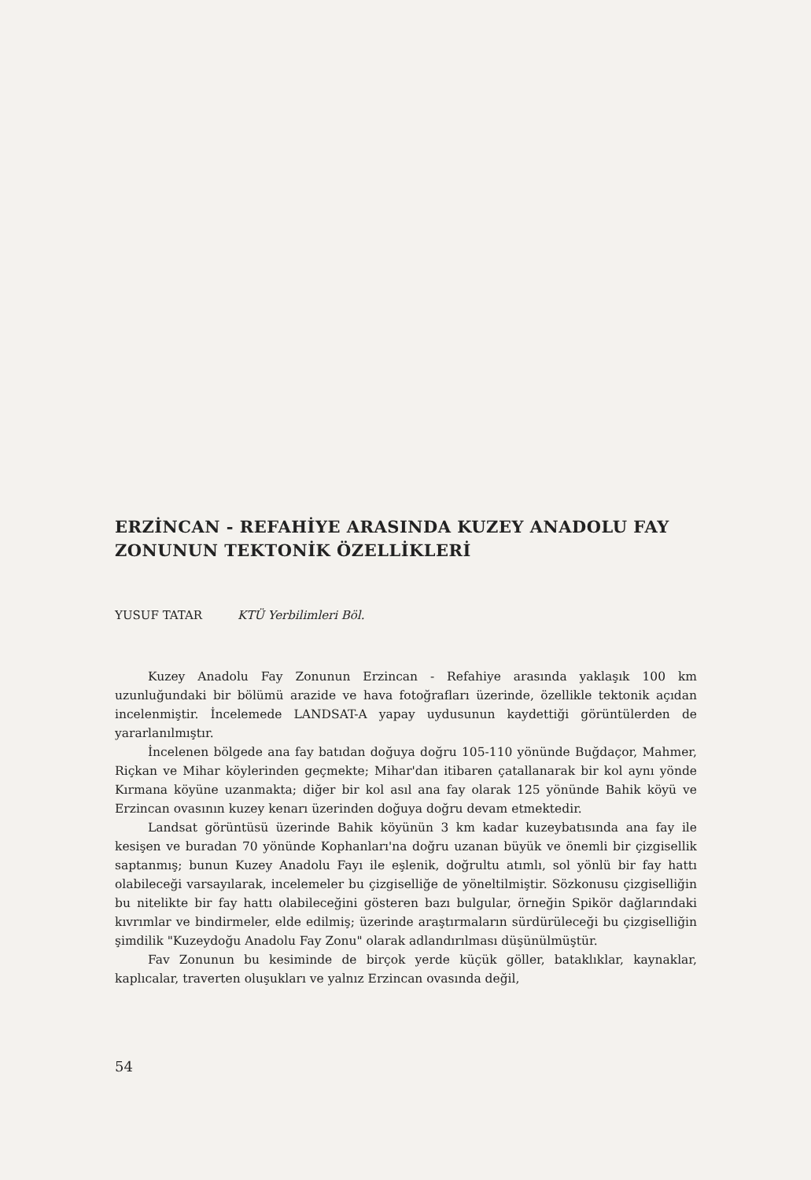ERZİNCAN - REFAHİYE ARASINDA KUZEY ANADOLU FAY ZONUNUN TEKTONİK ÖZELLİKLERİ
YUSUF TATAR KTÜ Yerbilimleri Böl.
Kuzey Anadolu Fay Zonunun Erzincan - Refahiye arasında yaklaşık 100 km uzunluğundaki bir bölümü arazide ve hava fotoğrafları üzerinde, özellikle tektonik açıdan incelenmiştir. İncelemede LANDSAT-A yapay uydusunun kaydettiği görüntülerden de yararlanılmıştır.
İncelenen bölgede ana fay batıdan doğuya doğru 105-110 yönünde Buğdaçor, Mahmer, Riçkan ve Mihar köylerinden geçmekte; Mihar'dan itibaren çatallanarak bir kol aynı yönde Kırmana köyüne uzanmakta; diğer bir kol asıl ana fay olarak 125 yönünde Bahik köyü ve Erzincan ovasının kuzey kenarı üzerinden doğuya doğru devam etmektedir.
Landsat görüntüsü üzerinde Bahik köyünün 3 km kadar kuzeybatısında ana fay ile kesişen ve buradan 70 yönünde Kophanları'na doğru uzanan büyük ve önemli bir çizgisellik saptanmış; bunun Kuzey Anadolu Fayı ile eşlenik, doğrultu atımlı, sol yönlü bir fay hattı olabileceği varsayılarak, incelemeler bu çizgiselliğe de yöneltilmiştir. Sözkonusu çizgiselliğin bu nitelikte bir fay hattı olabileceğini gösteren bazı bulgular, örneğin Spikör dağlarındaki kıvrımlar ve bindirmeler, elde edilmiş; üzerinde araştırmaların sürdürüleceği bu çizgiselliğin şimdilik "Kuzeydoğu Anadolu Fay Zonu" olarak adlandırılması düşünülmüştür.
Fav Zonunun bu kesiminde de birçok yerde küçük göller, bataklıklar, kaynaklar, kaplıcalar, traverten oluşukları ve yalnız Erzincan ovasında değil,
54